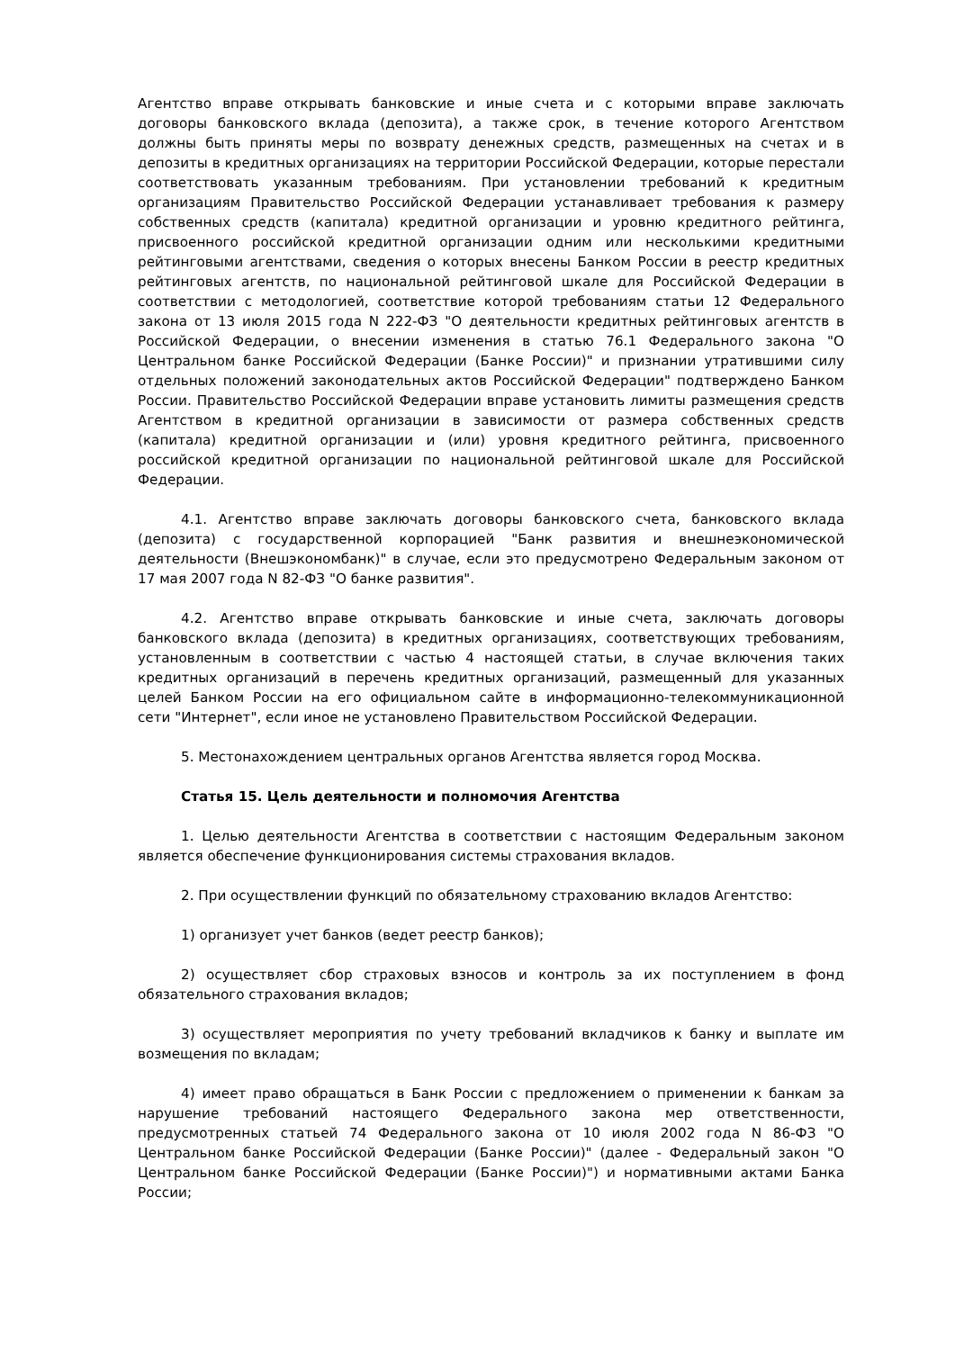Агентство вправе открывать банковские и иные счета и с которыми вправе заключать договоры банковского вклада (депозита), а также срок, в течение которого Агентством должны быть приняты меры по возврату денежных средств, размещенных на счетах и в депозиты в кредитных организациях на территории Российской Федерации, которые перестали соответствовать указанным требованиям. При установлении требований к кредитным организациям Правительство Российской Федерации устанавливает требования к размеру собственных средств (капитала) кредитной организации и уровню кредитного рейтинга, присвоенного российской кредитной организации одним или несколькими кредитными рейтинговыми агентствами, сведения о которых внесены Банком России в реестр кредитных рейтинговых агентств, по национальной рейтинговой шкале для Российской Федерации в соответствии с методологией, соответствие которой требованиям статьи 12 Федерального закона от 13 июля 2015 года N 222-ФЗ "О деятельности кредитных рейтинговых агентств в Российской Федерации, о внесении изменения в статью 76.1 Федерального закона "О Центральном банке Российской Федерации (Банке России)" и признании утратившими силу отдельных положений законодательных актов Российской Федерации" подтверждено Банком России. Правительство Российской Федерации вправе установить лимиты размещения средств Агентством в кредитной организации в зависимости от размера собственных средств (капитала) кредитной организации и (или) уровня кредитного рейтинга, присвоенного российской кредитной организации по национальной рейтинговой шкале для Российской Федерации.
4.1. Агентство вправе заключать договоры банковского счета, банковского вклада (депозита) с государственной корпорацией "Банк развития и внешнеэкономической деятельности (Внешэкономбанк)" в случае, если это предусмотрено Федеральным законом от 17 мая 2007 года N 82-ФЗ "О банке развития".
4.2. Агентство вправе открывать банковские и иные счета, заключать договоры банковского вклада (депозита) в кредитных организациях, соответствующих требованиям, установленным в соответствии с частью 4 настоящей статьи, в случае включения таких кредитных организаций в перечень кредитных организаций, размещенный для указанных целей Банком России на его официальном сайте в информационно-телекоммуникационной сети "Интернет", если иное не установлено Правительством Российской Федерации.
5. Местонахождением центральных органов Агентства является город Москва.
Статья 15. Цель деятельности и полномочия Агентства
1. Целью деятельности Агентства в соответствии с настоящим Федеральным законом является обеспечение функционирования системы страхования вкладов.
2. При осуществлении функций по обязательному страхованию вкладов Агентство:
1) организует учет банков (ведет реестр банков);
2) осуществляет сбор страховых взносов и контроль за их поступлением в фонд обязательного страхования вкладов;
3) осуществляет мероприятия по учету требований вкладчиков к банку и выплате им возмещения по вкладам;
4) имеет право обращаться в Банк России с предложением о применении к банкам за нарушение требований настоящего Федерального закона мер ответственности, предусмотренных статьей 74 Федерального закона от 10 июля 2002 года N 86-ФЗ "О Центральном банке Российской Федерации (Банке России)" (далее - Федеральный закон "О Центральном банке Российской Федерации (Банке России)") и нормативными актами Банка России;